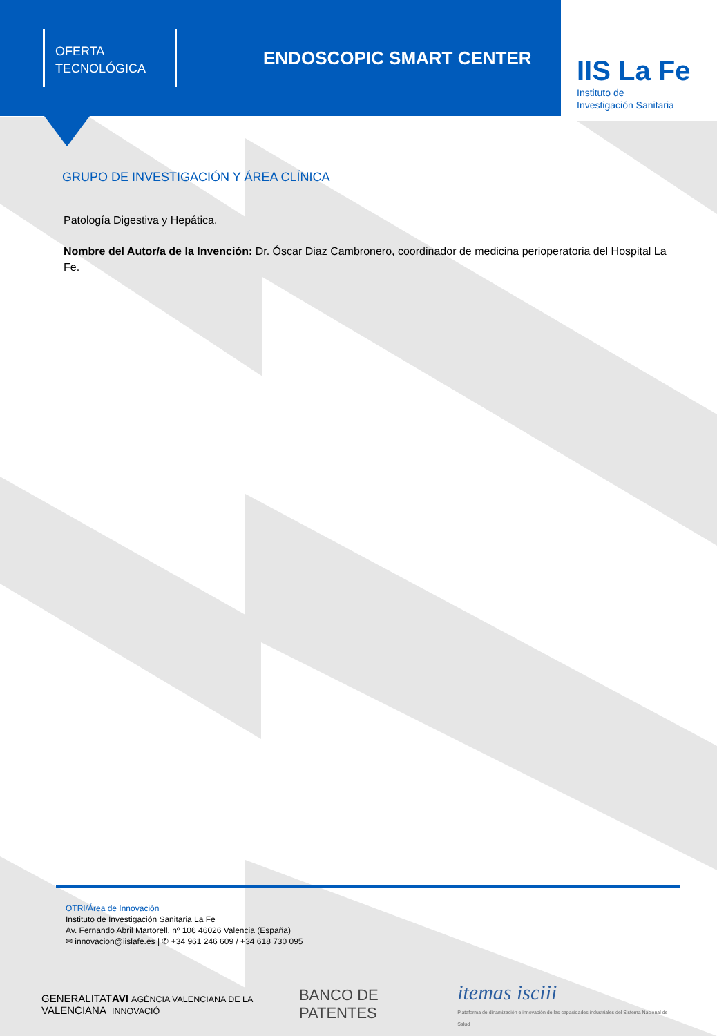OFERTA
TECNOLÓGICA
ENDOSCOPIC SMART CENTER
IIS La Fe
Instituto de
Investigación Sanitaria
GRUPO DE INVESTIGACIÓN Y ÁREA CLÍNICA
Patología Digestiva y Hepática.
Nombre del Autor/a de la Invención: Dr. Óscar Diaz Cambronero, coordinador de medicina perioperatoria del Hospital La Fe.
OTRI/Área de Innovación
Instituto de Investigación Sanitaria La Fe
Av. Fernando Abril Martorell, nº 106 46026 Valencia (España)
✉ innovacion@iislafe.es | ✆ +34 961 246 609 / +34 618 730 095
GENERALITAT
VALENCIANA
AVI AGÈNCIA VALENCIANA DE LA INNOVACIÓ
BANCO DE PATENTES
itemas isciii
Plataforma de dinamización e innovación de las capacidades industriales del Sistema Nacional de Salud